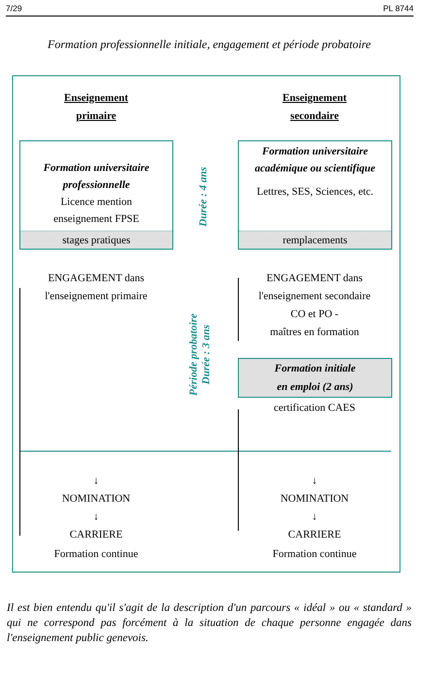7/29 PL 8744
Formation professionnelle initiale, engagement et période probatoire
Enseignement
primaire
Enseignement
secondaire
Formation universitaire professionnelle
Licence mention
enseignement FPSE
stages pratiques
Formation universitaire académique ou scientifique
Lettres, SES, Sciences, etc.
remplacements
Durée : 4 ans
ENGAGEMENT dans
l'enseignement primaire
ENGAGEMENT dans
l'enseignement secondaire
CO et PO -
maîtres en formation
Période probatoire
Durée : 3 ans
Formation initiale
en emploi (2 ans)
certification CAES
↓
NOMINATION
↓
CARRIERE
↓
NOMINATION
↓
CARRIERE
Formation continue Formation continue
Il est bien entendu qu'il s'agit de la description d'un parcours « idéal » ou « standard » qui ne correspond pas forcément à la situation de chaque personne engagée dans l'enseignement public genevois.